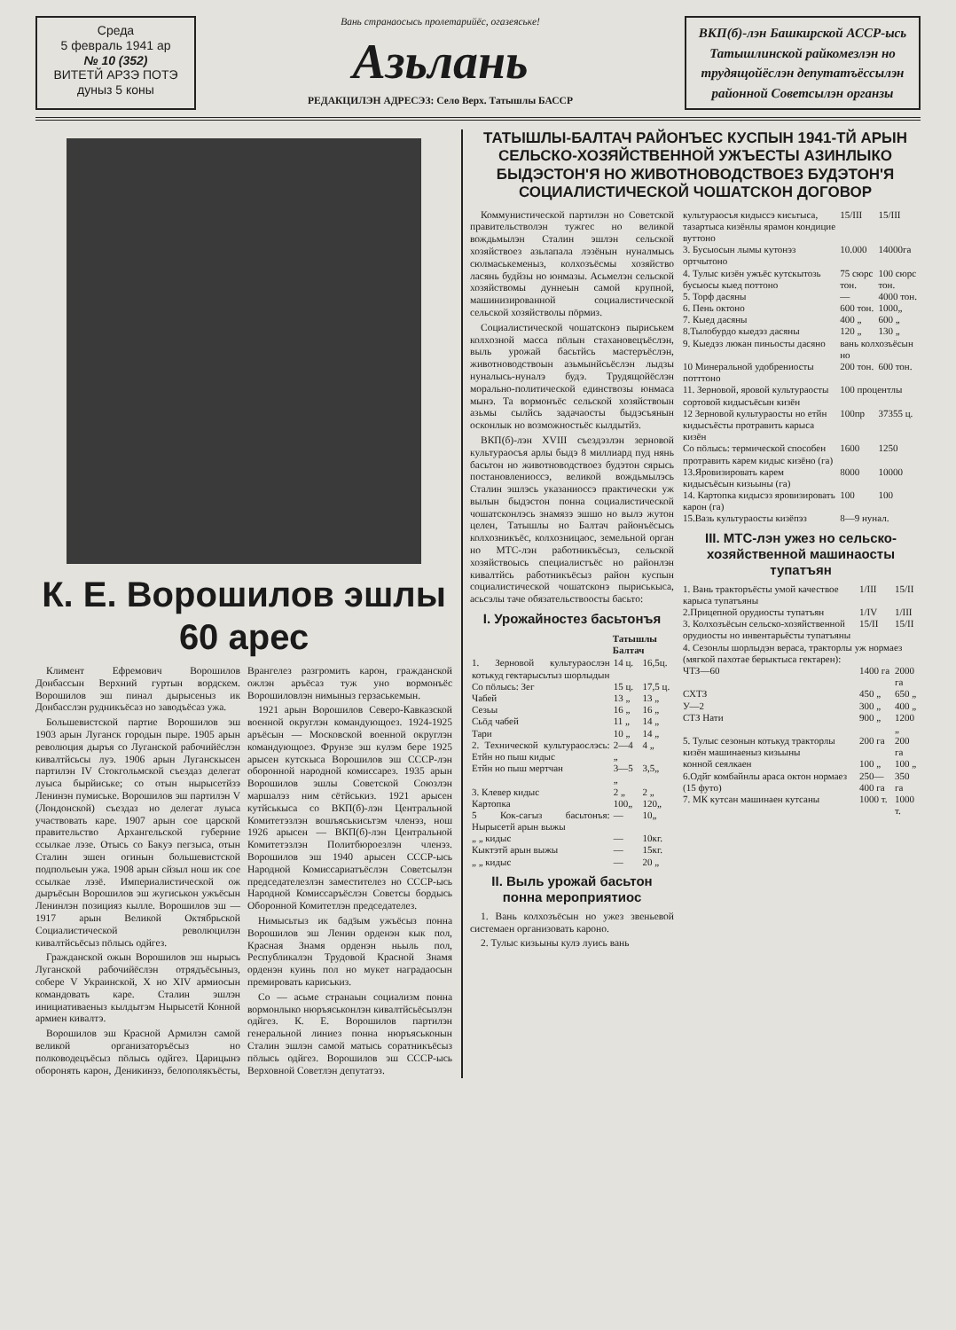Среда
5 февраль 1941 ар
№ 10 (352)
ВИТЕТЙ АРЗЭ ПОТЭ
дуныз 5 коны
Вань странаосысь пролетарийёс, огазеяське!
Азьлань
РЕДАКЦИЛЭН АДРЕСЭЗ: Село Верх. Татышлы БАССР
ВКП(б)-лэн Башкирской АССР-ысь Татышлинской райкомезлэн но трудящойёслэн депутатъёссылэн районной Советсылэн органзы
К. Е. Ворошилов эшлы 60 арес
Климент Ефремович Ворошилов Донбассын Верхний гуртын вордскем. Ворошилов эш пинал дырысеныз ик Донбасслэн рудникъёсаз но заводъёсаз ужа.
Большевистской партие Ворошилов эш 1903 арын Луганск городын пыре. 1905 арын революция дыръя со Луганской рабочийёслэн кивалтйсьсы луэ. 1906 арын Луганскысен партилэн IV Стокгольмской съездаз делегат луыса бырйиське; со отын нырысетйзэ Ленинэн пумиське. Ворошилов эш партилэн V (Лондонской) съездаз но делегат луыса участвовать каре. 1907 арын сое царской правительство Архангельской губерние ссылкае лэзе. Отысь со Бакуэ пегзыса, отын Сталин эшен огинын большевистской подпольеын ужа. 1908 арын сйзыл нош ик сое ссылкае лэзё. Империалистической ож дыръёсын Ворошилов эш жугиськон ужъёсын Ленинлэн позицияз кылле. Ворошилов эш — 1917 арын Великой Октябрьской Социалистической революцилэн кивалтйсьёсыз пӧлысь одйгез.
Гражданской ожын Ворошилов эш нырысь Луганской рабочийёслэн отрядъёсыныз, собере V Украинской, X но XIV армиосын командовать каре. Сталин эшлэн инициативаеныз кылдытэм Нырысетй Конной армиен кивалтэ.
Ворошилов эш Красной Армилэн самой великой организаторъёсыз но полководецъёсыз пӧлысь одйгез. Царицынэ оборонять карон, Деникинэз, белополякъёсты, Врангелез разгромить карон, гражданской ожлэн аръёсаз туж уно вормонъёс Ворошиловлэн нимыныз герзаськемын.
1921 арын Ворошилов Северо-Кавказской военной округлэн командующоез. 1924-1925 аръёсын — Московской военной округлэн командующоез. Фрунзе эш кулэм бере 1925 арысен кутскыса Ворошилов эш СССР-лэн оборонной народной комиссарез. 1935 арын Ворошилов эшлы Советской Союзлэн маршалэз ним сётйськиз. 1921 арысен кутйськыса со ВКП(б)-лэн Центральной Комитетэзлэн вошъяськисьтэм членэз, нош 1926 арысен — ВКП(б)-лэн Центральной Комитетэзлэн Политбюроезлэн членэз. Ворошилов эш 1940 арысен СССР-ысь Народной Комиссариатъёслэн Советсылэн председателезлэн заместителез но СССР-ысь Народной Комиссаръёслэн Советсы бордысь Оборонной Комитетлэн председателез.
Нимысьтыз ик бадӟым ужъёсыз понна Ворошилов эш Ленин орденэн кык пол, Красная Знамя орденэн ньыль пол, Республикалэн Трудовой Красной Знамя орденэн куинь пол но мукет наградаосын премировать кариськиз.
Со — асьме странаын социализм понна вормонлыко нюръяськонлэн кивалтйсьёсызлэн одйгез. К. Е. Ворошилов партилэн генеральной линиез понна нюръяськонын Сталин эшлэн самой матысь соратникъёсыз пӧлысь одйгез. Ворошилов эш СССР-ысь Верховной Советлэн депутатэз.
ТАТЫШЛЫ-БАЛТАЧ РАЙОНЪЕС КУСПЫН 1941-ТЙ АРЫН СЕЛЬСКО-ХОЗЯЙСТВЕННОЙ УЖЪЕСТЫ АЗИНЛЫКО БЫДЭСТОН'Я НО ЖИВОТНОВОДСТВОЕЗ БУДЭТОН'Я СОЦИАЛИСТИЧЕСКОЙ ЧОШАТСКОН ДОГОВОР
Коммунистической партилэн но Советской правительстволэн тужгес но великой вождьмылэн Сталин эшлэн сельской хозяйствоез азьлапала лэзёнын нуналмысь сюлмаськеменыз, колхозъёсмы хозяйство ласянь будйзы но юнмазы. Асьмелэн сельской хозяйствомы дуннеын самой крупной, машинизированной социалистической сельской хозяйстволы пӧрмиз.
Социалистической чошатсконэ пыриськем колхозной масса пӧлын стахановецъёслэн, выль урожай басьтйсь мастеръёслэн, животноводствоын азьмынйсьёслэн лыдзы нуналысь-нуналэ будэ. Трудящойёслэн морально-политической единствозы юнмаса мынэ. Та вормонъёс сельской хозяйствоын азьмы сылйсь задачаосты быдэсъянын осконлык но возможностьёс кылдытйз.
ВКП(б)-лэн XVIII съездэзлэн зерновой культураосъя арлы быдэ 8 миллиард пуд нянь басьтон но животноводствоез будэтон сярысь постановлениоссэ, великой вождьмылэсь Сталин эшлэсь указаниоссэ практически уж вылын быдэстон понна социалистической чошатсконлэсь знамязэ эшшо но вылэ жутон целен, Татышлы но Балтач районъёсысь колхозникъёс, колхозницаос, земельной орган но МТС-лэн работникъёсыз, сельской хозяйствоысь специалистъёс но районлэн кивалтйсь работникъёсыз район куспын социалистической чошатсконэ пыриськыса, асьсэлы таче обязательствоосты басьто:
I. Урожайностез басьтонъя
| | Татышлы Балтач | |
| --- | --- | --- |
| 1. Зерновой культураослэн котькуд гектарысьтыз шорлыдын | 14 ц. | 16,5ц. |
| Со пӧлысь: Зег | 15 ц. | 17,5 ц. |
| Чабей | 13 „ | 13 „ |
| Сезьы | 16 „ | 16 „ |
| Сьӧд чабей | 11 „ | 14 „ |
| Тари | 10 „ | 14 „ |
| 2. Технической культураослэсь: Етйн но пыш кидыс | 2—4 „ | 4 „ |
| Етйн но пыш мертчан | 3—5 „ | 3,5„ |
| 3. Клевер кидыс | 2 „ | 2 „ |
| Картопка | 100„ | 120„ |
| 5 Кок-сагыз басьтонъя: Нырысетй арын выжы | — | 10„ |
| „ „ кидыс | — | 10кг. |
| Кыктэтй арын выжы | — | 15кг. |
| „ „ кидыс | — | 20 „ |
II. Выль урожай басьтон понна мероприятиос
1. Вань колхозъёсын но ужез звеньевой системаен организовать кароно.
2. Тулыс кизьыны кулэ луись вань
| культураосъя кидыссэ кисьтыса, тазартыса кизёнлы ярамон кондицие вуттоно | 15/III | 15/III |
| 3. Бусыосын лымы кутонэз ортчытоно | 10.000 | 14000га |
| 4. Тулыс кизён ужъёс кутскытозь бусыосы кыед поттоно | 75 сюрс тон. | 100 сюрс тон. |
| 5. Торф дасяны | — | 4000 тон. |
| 6. Пень октоно | 600 тон. | 1000„ |
| 7. Кыед дасяны | 400 „ | 600 „ |
| 8.Тылобурдо кыедэз дасяны | 120 „ | 130 „ |
| 9. Кыедэз люкан пиньосты дасяно | вань колхозъёсын но | |
| 10 Минеральной удобрениосты потттоно | 200 тон. | 600 тон. |
| 11. Зерновой, яровой культураосты сортовой кидысъёсын кизён | 100 процентлы | |
| 12 Зерновой культураосты но етйн кидысъёсты протравить карыса кизён | 100пр | 37355 ц. |
| Со пӧлысь: термической способен протравить карем кидыс кизёно (га) | 1600 | 1250 |
| 13.Яровизировать карем кидысъёсын кизьыны (га) | 8000 | 10000 |
| 14. Картопка кидысэз яровизировать карон (га) | 100 | 100 |
| 15.Вазь культураосты кизёпэз | 8—9 нунал. | |
III. МТС-лэн ужез но сельско-хозяйственной машинаосты тупатъян
| 1. Вань тракторъёсты умой качествое карыса тупатъяны | 1/III | 15/II |
| 2.Прицепной орудиосты тупатъян | 1/IV | 1/III |
| 3. Колхозъёсын сельско-хозяйственной орудиосты но инвентарьёсты тупатъяны | 15/II | 15/II |
| 4. Сезонлы шорлыдэн вераса, тракторлы уж нормаез (мягкой пахотае берыктыса гектарен): | | |
| ЧТЗ—60 | 1400 га | 2000 га |
| СХТЗ | 450 „ | 650 „ |
| У—2 | 300 „ | 400 „ |
| СТЗ Нати | 900 „ | 1200 „ |
| 5. Тулыс сезонын котькуд тракторлы кизён машинаеныз кизьыны | 200 га | 200 га |
| конной сеялкаен | 100 „ | 100 „ |
| 6.Одйг комбайнлы араса октон нормаез (15 футо) | 250—400 га | 350 га |
| 7. МК кутсан машинаен кутсаны | 1000 т. | 1000 т. |